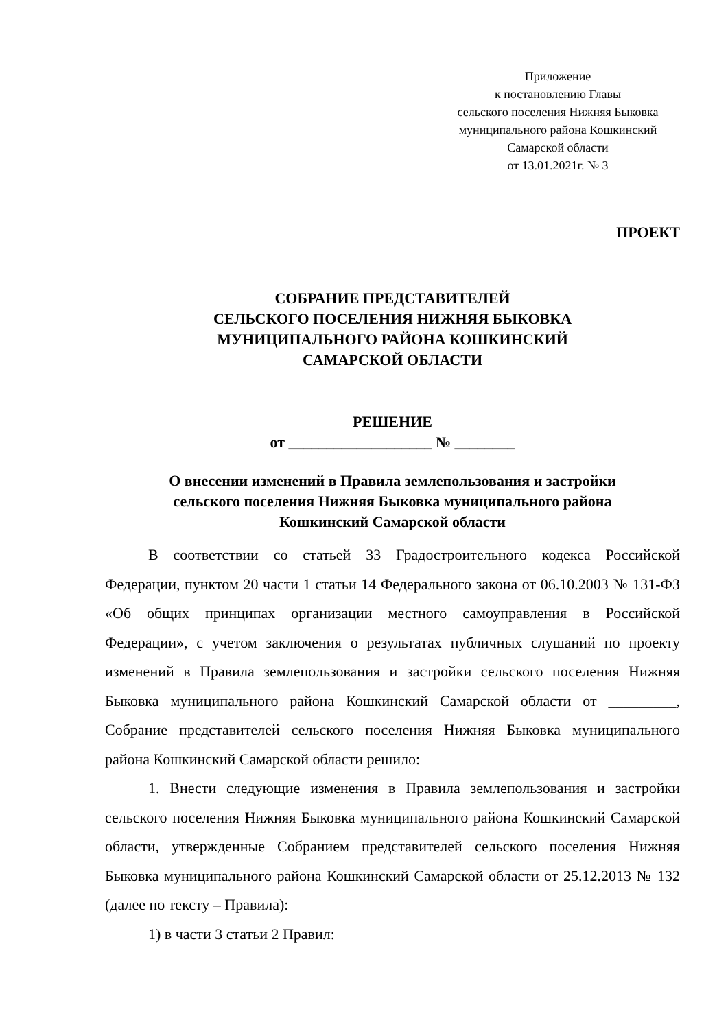Приложение
к постановлению Главы
сельского поселения Нижняя Быковка
муниципального района Кошкинский
Самарской области
от 13.01.2021г. № 3
ПРОЕКТ
СОБРАНИЕ ПРЕДСТАВИТЕЛЕЙ
СЕЛЬСКОГО ПОСЕЛЕНИЯ НИЖНЯЯ БЫКОВКА
МУНИЦИПАЛЬНОГО РАЙОНА КОШКИНСКИЙ
САМАРСКОЙ ОБЛАСТИ
РЕШЕНИЕ
от ___________________ № ________
О внесении изменений в Правила землепользования и застройки
сельского поселения Нижняя Быковка муниципального района
Кошкинский Самарской области
В соответствии со статьей 33 Градостроительного кодекса Российской Федерации, пунктом 20 части 1 статьи 14 Федерального закона от 06.10.2003 № 131-ФЗ «Об общих принципах организации местного самоуправления в Российской Федерации», с учетом заключения о результатах публичных слушаний по проекту изменений в Правила землепользования и застройки сельского поселения Нижняя Быковка муниципального района Кошкинский Самарской области от _________, Собрание представителей сельского поселения Нижняя Быковка муниципального района Кошкинский Самарской области решило:
1. Внести следующие изменения в Правила землепользования и застройки сельского поселения Нижняя Быковка муниципального района Кошкинский Самарской области, утвержденные Собранием представителей сельского поселения Нижняя Быковка муниципального района Кошкинский Самарской области от 25.12.2013 № 132 (далее по тексту – Правила):
1) в части 3 статьи 2 Правил: